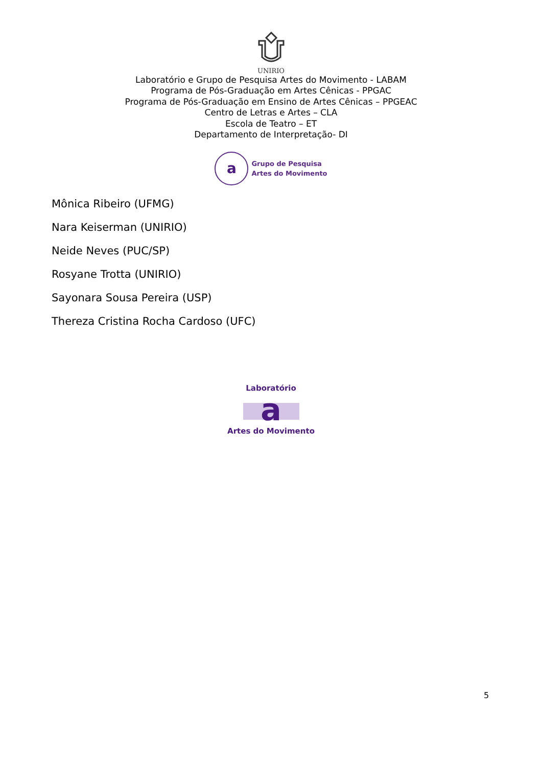UNIRIO
Laboratório e Grupo de Pesquisa Artes do Movimento - LABAM
Programa de Pós-Graduação em Artes Cênicas - PPGAC
Programa de Pós-Graduação em Ensino de Artes Cênicas – PPGEAC
Centro de Letras e Artes – CLA
Escola de Teatro – ET
Departamento de Interpretação- DI
a
Grupo de Pesquisa
Artes do Movimento
Mônica Ribeiro (UFMG)
Nara Keiserman (UNIRIO)
Neide Neves (PUC/SP)
Rosyane Trotta (UNIRIO)
Sayonara Sousa Pereira (USP)
Thereza Cristina Rocha Cardoso (UFC)
Laboratório
a
Artes do Movimento
5